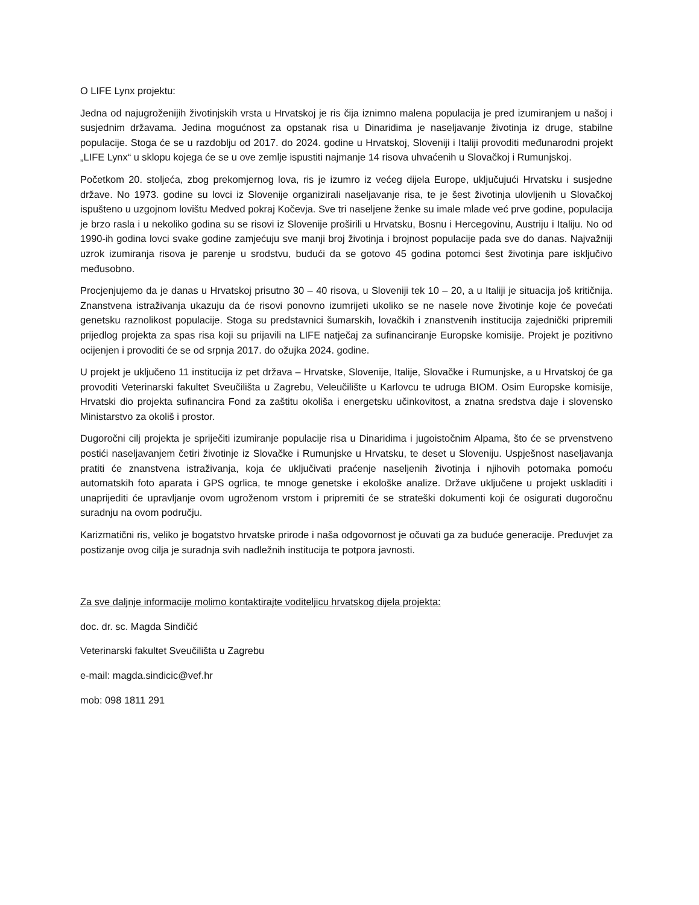O LIFE Lynx projektu:
Jedna od najugroženijih životinjskih vrsta u Hrvatskoj je ris čija iznimno malena populacija je pred izumiranjem u našoj i susjednim državama. Jedina mogućnost za opstanak risa u Dinaridima je naseljavanje životinja iz druge, stabilne populacije. Stoga će se u razdoblju od 2017. do 2024. godine u Hrvatskoj, Sloveniji i Italiji provoditi međunarodni projekt „LIFE Lynx“ u sklopu kojega će se u ove zemlje ispustiti najmanje 14 risova uhvaćenih u Slovačkoj i Rumunjskoj.
Početkom 20. stoljeća, zbog prekomjernog lova, ris je izumro iz većeg dijela Europe, uključujući Hrvatsku i susjedne države. No 1973. godine su lovci iz Slovenije organizirali naseljavanje risa, te je šest životinja ulovljenih u Slovačkoj ispušteno u uzgojnom lovištu Medved pokraj Kočevja. Sve tri naseljene ženke su imale mlade već prve godine, populacija je brzo rasla i u nekoliko godina su se risovi iz Slovenije proširili u Hrvatsku, Bosnu i Hercegovinu, Austriju i Italiju. No od 1990-ih godina lovci svake godine zamjećuju sve manji broj životinja i brojnost populacije pada sve do danas. Najvažniji uzrok izumiranja risova je parenje u srodstvu, budući da se gotovo 45 godina potomci šest životinja pare isključivo međusobno.
Procjenjujemo da je danas u Hrvatskoj prisutno 30 – 40 risova, u Sloveniji tek 10 – 20, a u Italiji je situacija još kritičnija. Znanstvena istraživanja ukazuju da će risovi ponovno izumrijeti ukoliko se ne nasele nove životinje koje će povećati genetsku raznolikost populacije. Stoga su predstavnici šumarskih, lovačkih i znanstvenih institucija zajednički pripremili prijedlog projekta za spas risa koji su prijavili na LIFE natječaj za sufinanciranje Europske komisije. Projekt je pozitivno ocijenjen i provoditi će se od srpnja 2017. do ožujka 2024. godine.
U projekt je uključeno 11 institucija iz pet država – Hrvatske, Slovenije, Italije, Slovačke i Rumunjske, a u Hrvatskoj će ga provoditi Veterinarski fakultet Sveučilišta u Zagrebu, Veleučilište u Karlovcu te udruga BIOM. Osim Europske komisije, Hrvatski dio projekta sufinancira Fond za zaštitu okoliša i energetsku učinkovitost, a znatna sredstva daje i slovensko Ministarstvo za okoliš i prostor.
Dugoročni cilj projekta je spriječiti izumiranje populacije risa u Dinaridima i jugoistočnim Alpama, što će se prvenstveno postići naseljavanjem četiri životinje iz Slovačke i Rumunjske u Hrvatsku, te deset u Sloveniju. Uspješnost naseljavanja pratiti će znanstvena istraživanja, koja će uključivati praćenje naseljenih životinja i njihovih potomaka pomoću automatskih foto aparata i GPS ogrlica, te mnoge genetske i ekološke analize. Države uključene u projekt uskladiti i unaprijediti će upravljanje ovom ugroženom vrstom i pripremiti će se strateški dokumenti koji će osigurati dugoročnu suradnju na ovom području.
Karizmatični ris, veliko je bogatstvo hrvatske prirode i naša odgovornost je očuvati ga za buduće generacije. Preduvjet za postizanje ovog cilja je suradnja svih nadležnih institucija te potpora javnosti.
Za sve daljnje informacije molimo kontaktirajte voditeljicu hrvatskog dijela projekta:
doc. dr. sc. Magda Sindičić
Veterinarski fakultet Sveučilišta u Zagrebu
e-mail: magda.sindicic@vef.hr
mob: 098 1811 291